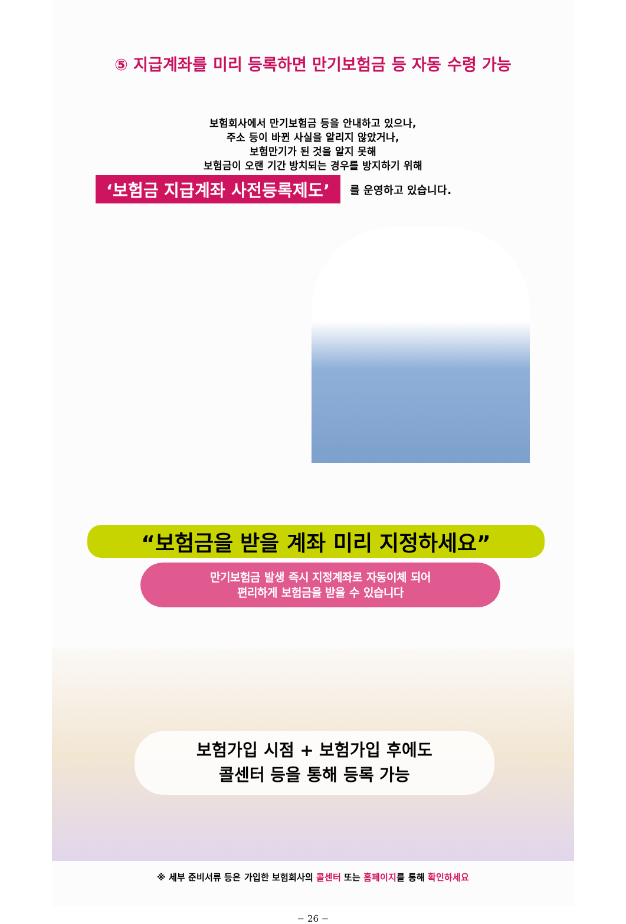⑤ 지급계좌를 미리 등록하면 만기보험금 등 자동 수령 가능
보험회사에서 만기보험금 등을 안내하고 있으나,
주소 등이 바뀐 사실을 알리지 않았거나,
보험만기가 된 것을 알지 못해
보험금이 오랜 기간 방치되는 경우를 방지하기 위해
‘보험금 지급계좌 사전등록제도’
를 운영하고 있습니다.
“보험금을 받을 계좌 미리 지정하세요”
만기보험금 발생 즉시 지정계좌로 자동이체 되어
편리하게 보험금을 받을 수 있습니다
보험가입 시점 + 보험가입 후에도
콜센터 등을 통해 등록 가능
※ 세부 준비서류 등은 가입한 보험회사의 콜센터 또는 홈페이지를 통해 확인하세요
− 26 −